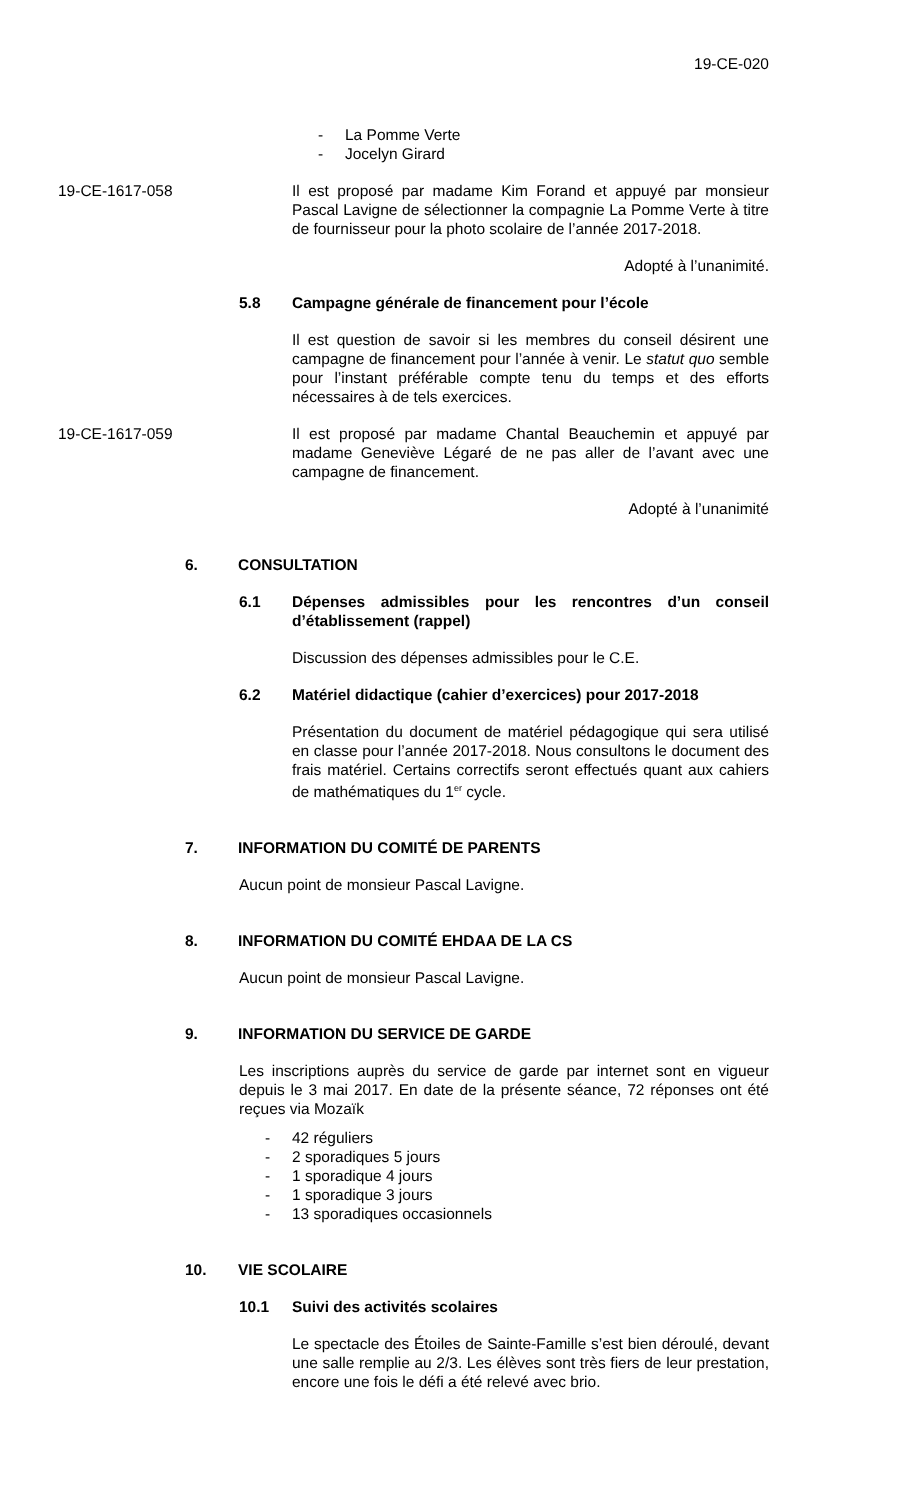19-CE-020
- La Pomme Verte
- Jocelyn Girard
19-CE-1617-058 Il est proposé par madame Kim Forand et appuyé par monsieur Pascal Lavigne de sélectionner la compagnie La Pomme Verte à titre de fournisseur pour la photo scolaire de l’année 2017-2018.
Adopté à l’unanimité.
5.8 Campagne générale de financement pour l’école
Il est question de savoir si les membres du conseil désirent une campagne de financement pour l’année à venir. Le statut quo semble pour l’instant préférable compte tenu du temps et des efforts nécessaires à de tels exercices.
19-CE-1617-059 Il est proposé par madame Chantal Beauchemin et appuyé par madame Geneviève Légaré de ne pas aller de l’avant avec une campagne de financement.
Adopté à l’unanimité
6. CONSULTATION
6.1 Dépenses admissibles pour les rencontres d’un conseil d’établissement (rappel)
Discussion des dépenses admissibles pour le C.E.
6.2 Matériel didactique (cahier d’exercices) pour 2017-2018
Présentation du document de matériel pédagogique qui sera utilisé en classe pour l’année 2017-2018. Nous consultons le document des frais matériel. Certains correctifs seront effectués quant aux cahiers de mathématiques du 1<sup>er</sup> cycle.
7. INFORMATION DU COMITÉ DE PARENTS
Aucun point de monsieur Pascal Lavigne.
8. INFORMATION DU COMITÉ EHDAA DE LA CS
Aucun point de monsieur Pascal Lavigne.
9. INFORMATION DU SERVICE DE GARDE
Les inscriptions auprès du service de garde par internet sont en vigueur depuis le 3 mai 2017. En date de la présente séance, 72 réponses ont été reçues via Mozaïk
- 42 réguliers
- 2 sporadiques 5 jours
- 1 sporadique 4 jours
- 1 sporadique 3 jours
- 13 sporadiques occasionnels
10. VIE SCOLAIRE
10.1 Suivi des activités scolaires
Le spectacle des Étoiles de Sainte-Famille s’est bien déroulé, devant une salle remplie au 2/3. Les élèves sont très fiers de leur prestation, encore une fois le défi a été relevé avec brio.